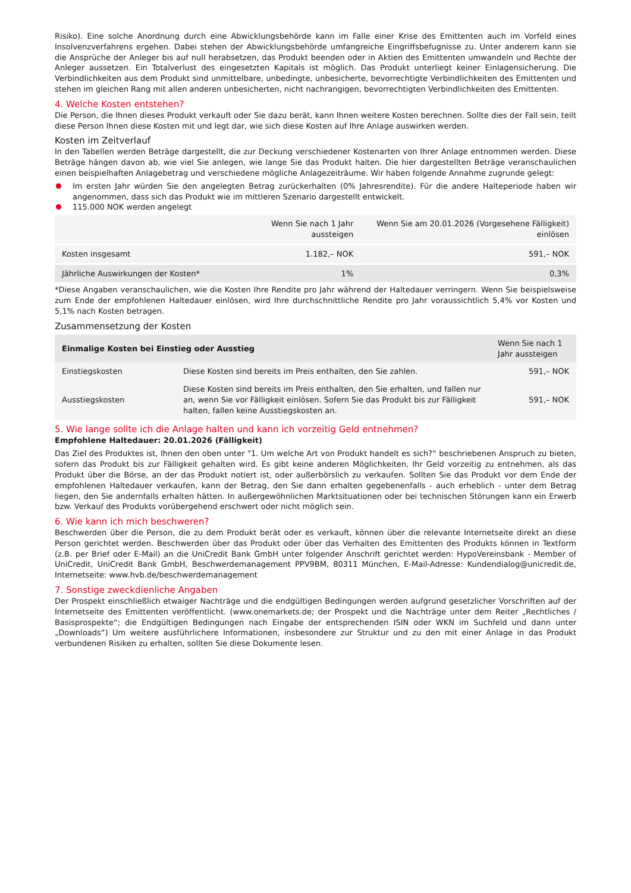Risiko). Eine solche Anordnung durch eine Abwicklungsbehörde kann im Falle einer Krise des Emittenten auch im Vorfeld eines Insolvenzverfahrens ergehen. Dabei stehen der Abwicklungsbehörde umfangreiche Eingriffsbefugnisse zu. Unter anderem kann sie die Ansprüche der Anleger bis auf null herabsetzen, das Produkt beenden oder in Aktien des Emittenten umwandeln und Rechte der Anleger aussetzen. Ein Totalverlust des eingesetzten Kapitals ist möglich. Das Produkt unterliegt keiner Einlagensicherung. Die Verbindlichkeiten aus dem Produkt sind unmittelbare, unbedingte, unbesicherte, bevorrechtigte Verbindlichkeiten des Emittenten und stehen im gleichen Rang mit allen anderen unbesicherten, nicht nachrangigen, bevorrechtigten Verbindlichkeiten des Emittenten.
4. Welche Kosten entstehen?
Die Person, die Ihnen dieses Produkt verkauft oder Sie dazu berät, kann Ihnen weitere Kosten berechnen. Sollte dies der Fall sein, teilt diese Person Ihnen diese Kosten mit und legt dar, wie sich diese Kosten auf Ihre Anlage auswirken werden.
Kosten im Zeitverlauf
In den Tabellen werden Beträge dargestellt, die zur Deckung verschiedener Kostenarten von Ihrer Anlage entnommen werden. Diese Beträge hängen davon ab, wie viel Sie anlegen, wie lange Sie das Produkt halten. Die hier dargestellten Beträge veranschaulichen einen beispielhaften Anlagebetrag und verschiedene mögliche Anlagezeiträume. Wir haben folgende Annahme zugrunde gelegt:
Im ersten Jahr würden Sie den angelegten Betrag zurückerhalten (0% Jahresrendite). Für die andere Halteperiode haben wir angenommen, dass sich das Produkt wie im mittleren Szenario dargestellt entwickelt.
115.000 NOK werden angelegt
| | Wenn Sie nach 1 Jahr aussteigen | Wenn Sie am 20.01.2026 (Vorgesehene Fälligkeit) einlösen |
| --- | --- | --- |
| Kosten insgesamt | 1.182,– NOK | 591,– NOK |
| Jährliche Auswirkungen der Kosten* | 1% | 0,3% |
*Diese Angaben veranschaulichen, wie die Kosten Ihre Rendite pro Jahr während der Haltedauer verringern. Wenn Sie beispielsweise zum Ende der empfohlenen Haltedauer einlösen, wird Ihre durchschnittliche Rendite pro Jahr voraussichtlich 5,4% vor Kosten und 5,1% nach Kosten betragen.
Zusammensetzung der Kosten
| Einmalige Kosten bei Einstieg oder Ausstieg | | Wenn Sie nach 1 Jahr aussteigen |
| --- | --- | --- |
| Einstiegskosten | Diese Kosten sind bereits im Preis enthalten, den Sie zahlen. | 591,– NOK |
| Ausstiegskosten | Diese Kosten sind bereits im Preis enthalten, den Sie erhalten, und fallen nur an, wenn Sie vor Fälligkeit einlösen. Sofern Sie das Produkt bis zur Fälligkeit halten, fallen keine Ausstiegskosten an. | 591,– NOK |
5. Wie lange sollte ich die Anlage halten und kann ich vorzeitig Geld entnehmen?
Empfohlene Haltedauer: 20.01.2026 (Fälligkeit)
Das Ziel des Produktes ist, Ihnen den oben unter "1. Um welche Art von Produkt handelt es sich?“ beschriebenen Anspruch zu bieten, sofern das Produkt bis zur Fälligkeit gehalten wird. Es gibt keine anderen Möglichkeiten, Ihr Geld vorzeitig zu entnehmen, als das Produkt über die Börse, an der das Produkt notiert ist, oder außerbörslich zu verkaufen. Sollten Sie das Produkt vor dem Ende der empfohlenen Haltedauer verkaufen, kann der Betrag, den Sie dann erhalten gegebenenfalls - auch erheblich - unter dem Betrag liegen, den Sie andernfalls erhalten hätten. In außergewöhnlichen Marktsituationen oder bei technischen Störungen kann ein Erwerb bzw. Verkauf des Produkts vorübergehend erschwert oder nicht möglich sein.
6. Wie kann ich mich beschweren?
Beschwerden über die Person, die zu dem Produkt berät oder es verkauft, können über die relevante Internetseite direkt an diese Person gerichtet werden. Beschwerden über das Produkt oder über das Verhalten des Emittenten des Produkts können in Textform (z.B. per Brief oder E-Mail) an die UniCredit Bank GmbH unter folgender Anschrift gerichtet werden: HypoVereinsbank - Member of UniCredit, UniCredit Bank GmbH, Beschwerdemanagement PPV9BM, 80311 München, E-Mail-Adresse: Kundendialog@unicredit.de, Internetseite: www.hvb.de/beschwerdemanagement
7. Sonstige zweckdienliche Angaben
Der Prospekt einschließlich etwaiger Nachträge und die endgültigen Bedingungen werden aufgrund gesetzlicher Vorschriften auf der Internetseite des Emittenten veröffentlicht. (www.onemarkets.de; der Prospekt und die Nachträge unter dem Reiter „Rechtliches / Basisprospekte“; die Endgültigen Bedingungen nach Eingabe der entsprechenden ISIN oder WKN im Suchfeld und dann unter „Downloads“) Um weitere ausführlichere Informationen, insbesondere zur Struktur und zu den mit einer Anlage in das Produkt verbundenen Risiken zu erhalten, sollten Sie diese Dokumente lesen.